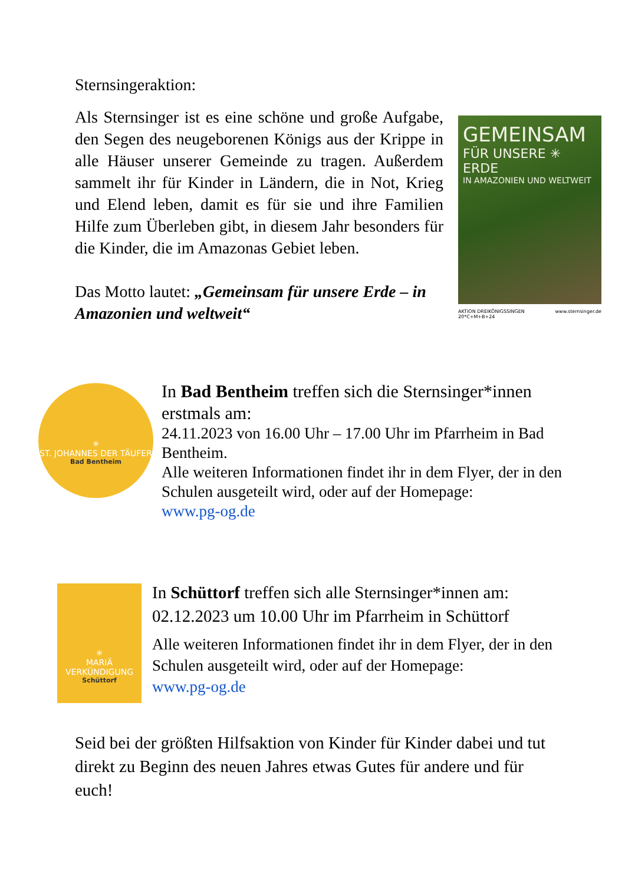Sternsingeraktion:
Als Sternsinger ist es eine schöne und große Aufgabe, den Segen des neugeborenen Königs aus der Krippe in alle Häuser unserer Gemeinde zu tragen. Außerdem sammelt ihr für Kinder in Ländern, die in Not, Krieg und Elend leben, damit es für sie und ihre Familien Hilfe zum Überleben gibt, in diesem Jahr besonders für die Kinder, die im Amazonas Gebiet leben.
Das Motto lautet: „Gemeinsam für unsere Erde – in Amazonien und weltweit“
GEMEINSAM
FÜR UNSERE ✳ ERDE
IN AMAZONIEN UND WELTWEIT
AKTION DREIKÖNIGSSINGEN 20*C+M+B+24 www.sternsinger.de
✳
ST. JOHANNES DER TÄUFER
Bad Bentheim
In Bad Bentheim treffen sich die Sternsinger*innen erstmals am:
24.11.2023 von 16.00 Uhr – 17.00 Uhr im Pfarrheim in Bad Bentheim.
Alle weiteren Informationen findet ihr in dem Flyer, der in den Schulen ausgeteilt wird, oder auf der Homepage:
www.pg-og.de
✳
MARIÄ VERKÜNDIGUNG
Schüttorf
In Schüttorf treffen sich alle Sternsinger*innen am:
02.12.2023 um 10.00 Uhr im Pfarrheim in Schüttorf
Alle weiteren Informationen findet ihr in dem Flyer, der in den Schulen ausgeteilt wird, oder auf der Homepage:
www.pg-og.de
Seid bei der größten Hilfsaktion von Kinder für Kinder dabei und tut direkt zu Beginn des neuen Jahres etwas Gutes für andere und für euch!